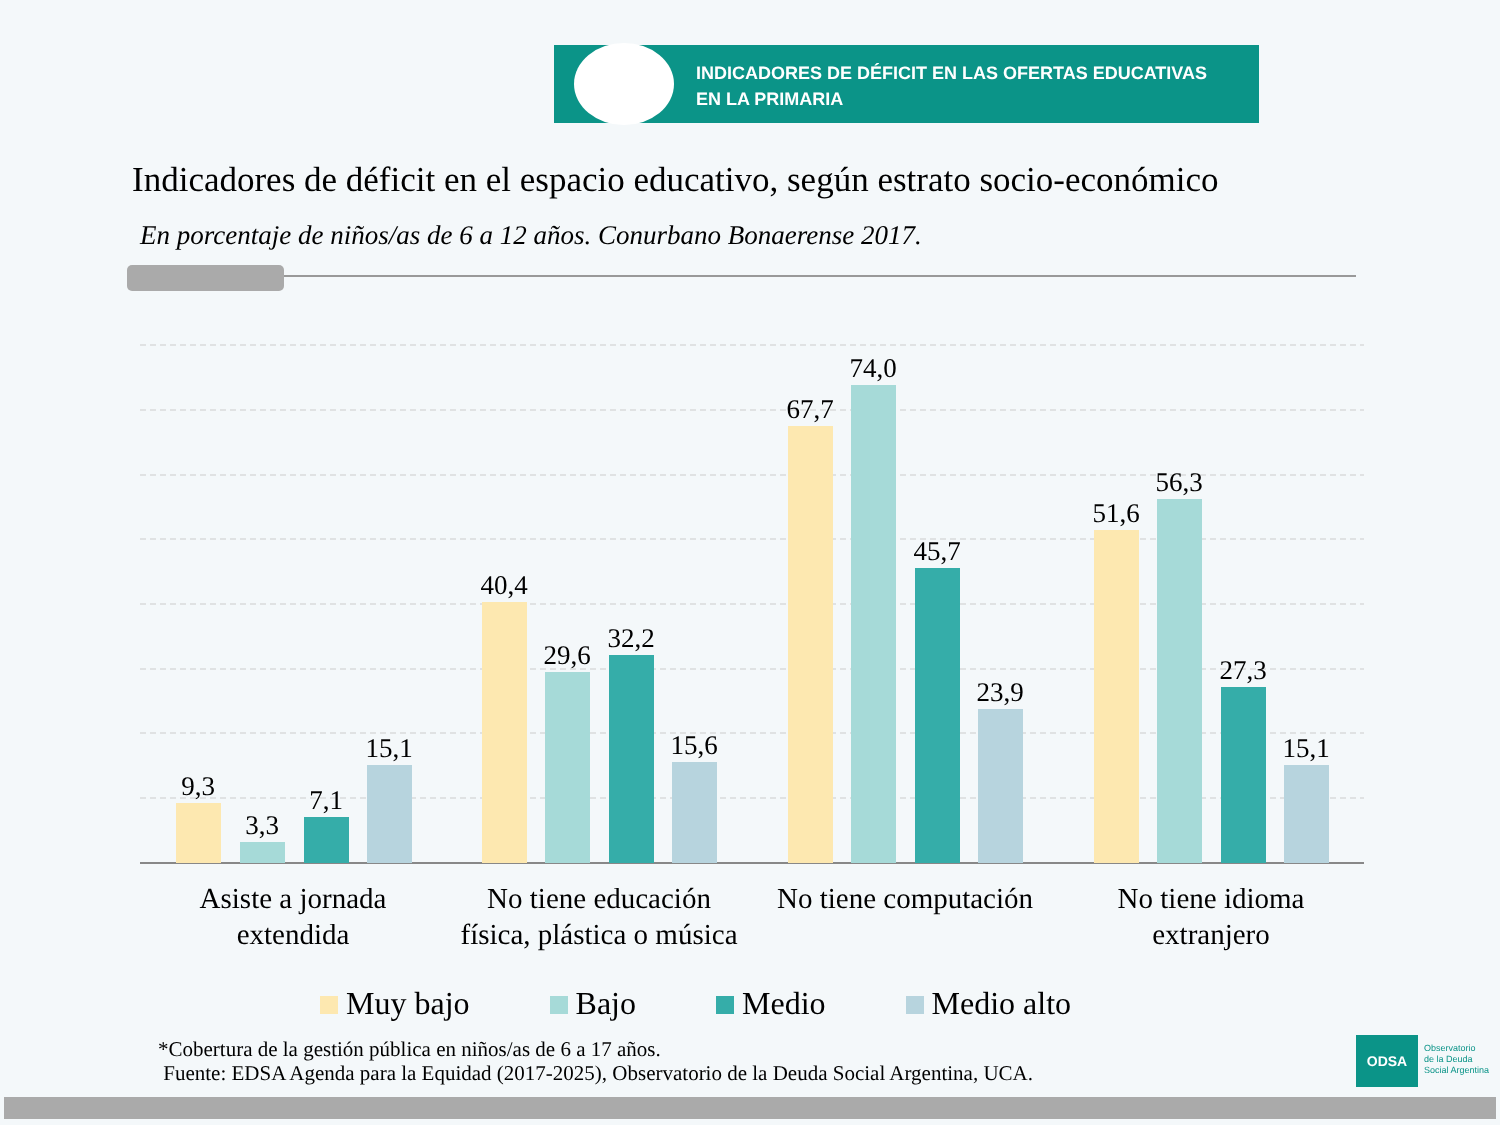INDICADORES DE DÉFICIT EN LAS OFERTAS EDUCATIVAS
EN LA PRIMARIA
Indicadores de déficit en el espacio educativo, según estrato socio-económico
En porcentaje de niños/as de 6 a 12 años. Conurbano Bonaerense 2017.
9,3
3,3
7,1
15,1
40,4
29,6
32,2
15,6
67,7
74,0
45,7
23,9
51,6
56,3
27,3
15,1
Asiste a jornada
extendida
No tiene educación
física, plástica o música
No tiene computación No tiene idioma
extranjero
Muy bajo Bajo Medio Medio alto
*Cobertura de la gestión pública en niños/as de 6 a 17 años.
Fuente: EDSA Agenda para la Equidad (2017-2025), Observatorio de la Deuda Social Argentina, UCA.
ODSA
Observatorio
de la Deuda
Social Argentina